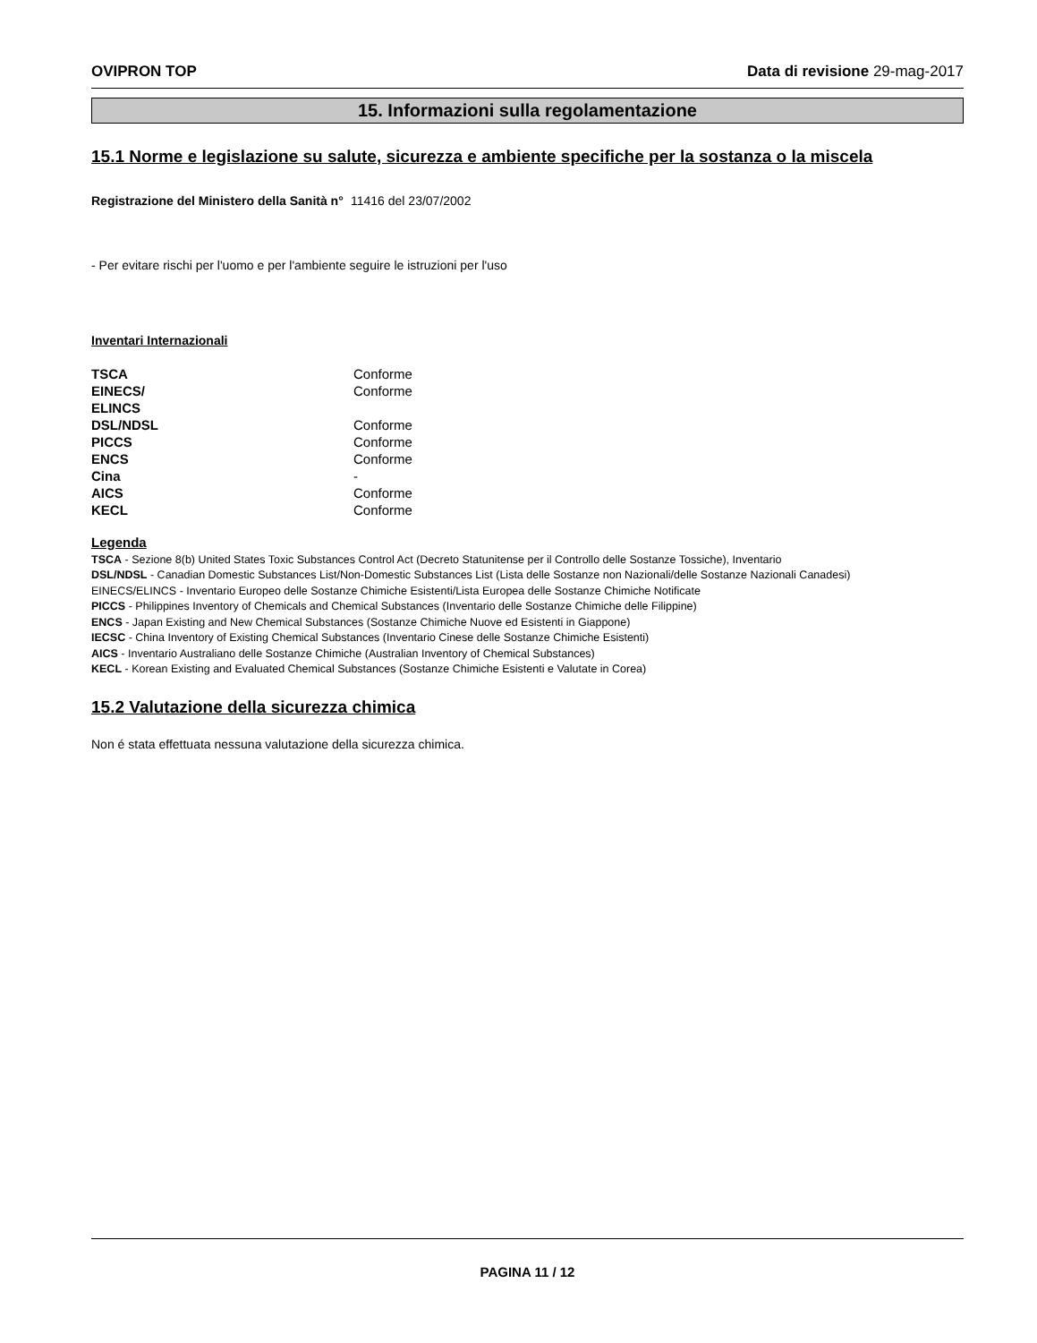OVIPRON TOP Data di revisione 29-mag-2017
15. Informazioni sulla regolamentazione
15.1 Norme e legislazione su salute, sicurezza e ambiente specifiche per la sostanza o la miscela
Registrazione del Ministero della Sanità n° 11416 del 23/07/2002
- Per evitare rischi per l'uomo e per l'ambiente seguire le istruzioni per l'uso
Inventari Internazionali
| TSCA | Conforme |
| EINECS/ ELINCS | Conforme |
| DSL/NDSL | Conforme |
| PICCS | Conforme |
| ENCS | Conforme |
| Cina | - |
| AICS | Conforme |
| KECL | Conforme |
Legenda
TSCA - Sezione 8(b) United States Toxic Substances Control Act (Decreto Statunitense per il Controllo delle Sostanze Tossiche), Inventario
DSL/NDSL - Canadian Domestic Substances List/Non-Domestic Substances List (Lista delle Sostanze non Nazionali/delle Sostanze Nazionali Canadesi)
EINECS/ELINCS - Inventario Europeo delle Sostanze Chimiche Esistenti/Lista Europea delle Sostanze Chimiche Notificate
PICCS - Philippines Inventory of Chemicals and Chemical Substances (Inventario delle Sostanze Chimiche delle Filippine)
ENCS - Japan Existing and New Chemical Substances (Sostanze Chimiche Nuove ed Esistenti in Giappone)
IECSC - China Inventory of Existing Chemical Substances (Inventario Cinese delle Sostanze Chimiche Esistenti)
AICS - Inventario Australiano delle Sostanze Chimiche (Australian Inventory of Chemical Substances)
KECL - Korean Existing and Evaluated Chemical Substances (Sostanze Chimiche Esistenti e Valutate in Corea)
15.2 Valutazione della sicurezza chimica
Non é stata effettuata nessuna valutazione della sicurezza chimica.
PAGINA 11 / 12